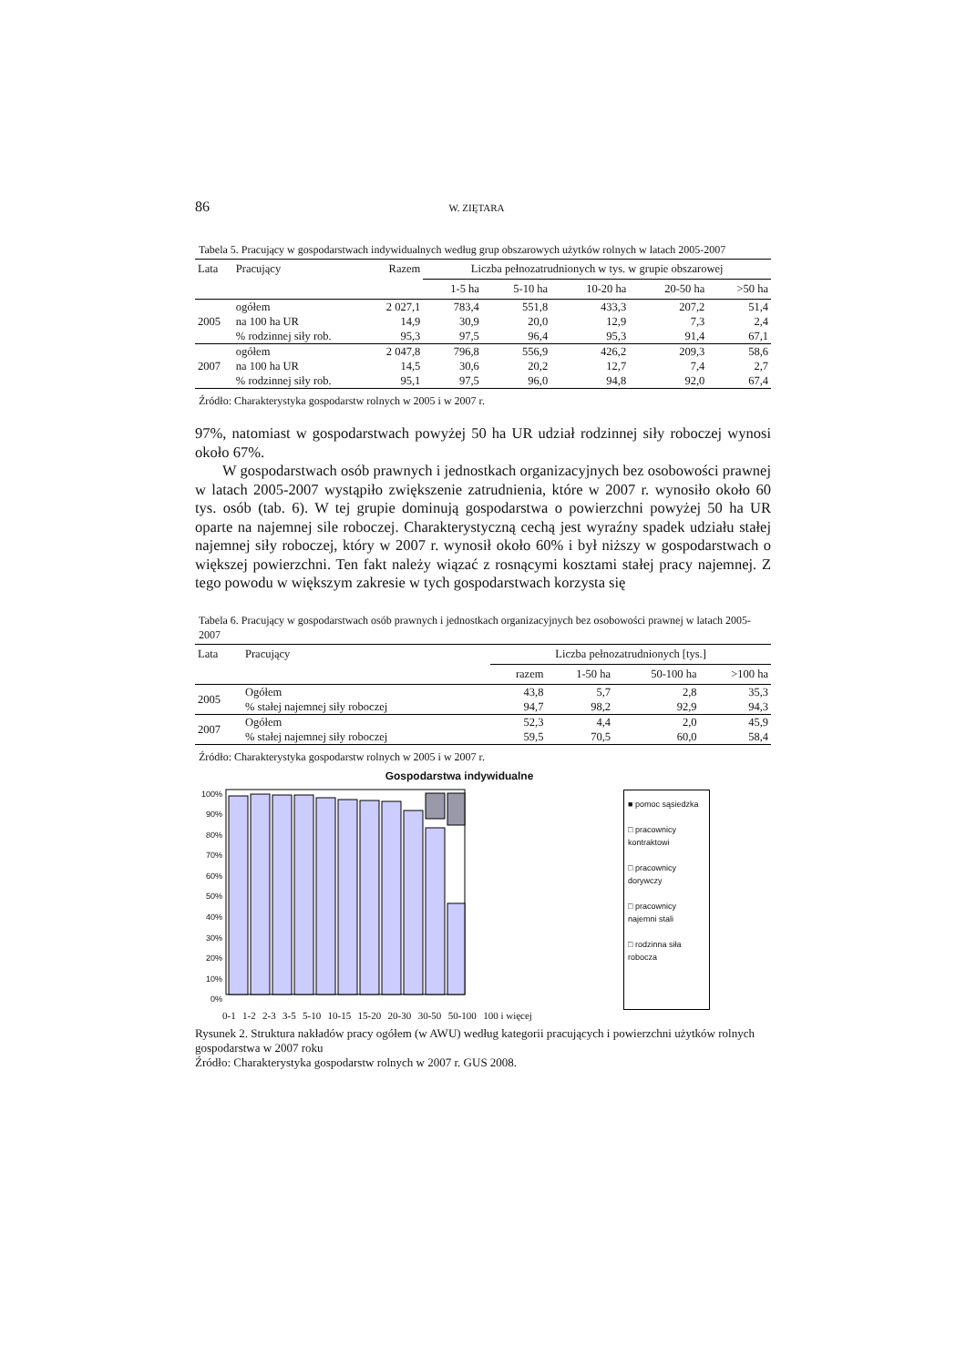86 W. ZIĘTARA
Tabela 5. Pracujący w gospodarstwach indywidualnych według grup obszarowych użytków rolnych w latach 2005-2007
| Lata | Pracujący | Razem | Liczba pełnozatrudnionych w tys. w grupie obszarowej | | | | |
| --- | --- | --- | --- | --- | --- | --- | --- |
| | | | 1-5 ha | 5-10 ha | 10-20 ha | 20-50 ha | >50 ha |
| | ogółem | 2 027,1 | 783,4 | 551,8 | 433,3 | 207,2 | 51,4 |
| 2005 | na 100 ha UR | 14,9 | 30,9 | 20,0 | 12,9 | 7,3 | 2,4 |
| | % rodzinnej siły rob. | 95,3 | 97,5 | 96,4 | 95,3 | 91,4 | 67,1 |
| | ogółem | 2 047,8 | 796,8 | 556,9 | 426,2 | 209,3 | 58,6 |
| 2007 | na 100 ha UR | 14,5 | 30,6 | 20,2 | 12,7 | 7,4 | 2,7 |
| | % rodzinnej siły rob. | 95,1 | 97,5 | 96,0 | 94,8 | 92,0 | 67,4 |
Źródło: Charakterystyka gospodarstw rolnych w 2005 i w 2007 r.
97%, natomiast w gospodarstwach powyżej 50 ha UR udział rodzinnej siły roboczej wynosi około 67%.
W gospodarstwach osób prawnych i jednostkach organizacyjnych bez osobowości prawnej w latach 2005-2007 wystąpiło zwiększenie zatrudnienia, które w 2007 r. wynosiło około 60 tys. osób (tab. 6). W tej grupie dominują gospodarstwa o powierzchni powyżej 50 ha UR oparte na najemnej sile roboczej. Charakterystyczną cechą jest wyraźny spadek udziału stałej najemnej siły roboczej, który w 2007 r. wynosił około 60% i był niższy w gospodarstwach o większej powierzchni. Ten fakt należy wiązać z rosnącymi kosztami stałej pracy najemnej. Z tego powodu w większym zakresie w tych gospodarstwach korzysta się
Tabela 6. Pracujący w gospodarstwach osób prawnych i jednostkach organizacyjnych bez osobowości prawnej w latach 2005-2007
| Lata | Pracujący | Liczba pełnozatrudnionych [tys.] | | | |
| --- | --- | --- | --- | --- | --- |
| | | razem | 1-50 ha | 50-100 ha | >100 ha |
| 2005 | Ogółem | 43,8 | 5,7 | 2,8 | 35,3 |
| | % stałej najemnej siły roboczej | 94,7 | 98,2 | 92,9 | 94,3 |
| 2007 | Ogółem | 52,3 | 4,4 | 2,0 | 45,9 |
| | % stałej najemnej siły roboczej | 59,5 | 70,5 | 60,0 | 58,4 |
Źródło: Charakterystyka gospodarstw rolnych w 2005 i w 2007 r.
Gospodarstwa indywidualne
100%
90%
80%
70%
60%
50%
40%
30%
20%
10%
0%
■ pomoc sąsiedzka
□ pracownicy kontraktowi
□ pracownicy dorywczy
□ pracownicy najemni stali
□ rodzinna siła robocza
0-1 1-2 2-3 3-5 5-10 10-15 15-20 20-30 30-50 50-100 100 i więcej
Rysunek 2. Struktura nakładów pracy ogółem (w AWU) według kategorii pracujących i powierzchni użytków rolnych gospodarstwa w 2007 roku
Źródło: Charakterystyka gospodarstw rolnych w 2007 r. GUS 2008.